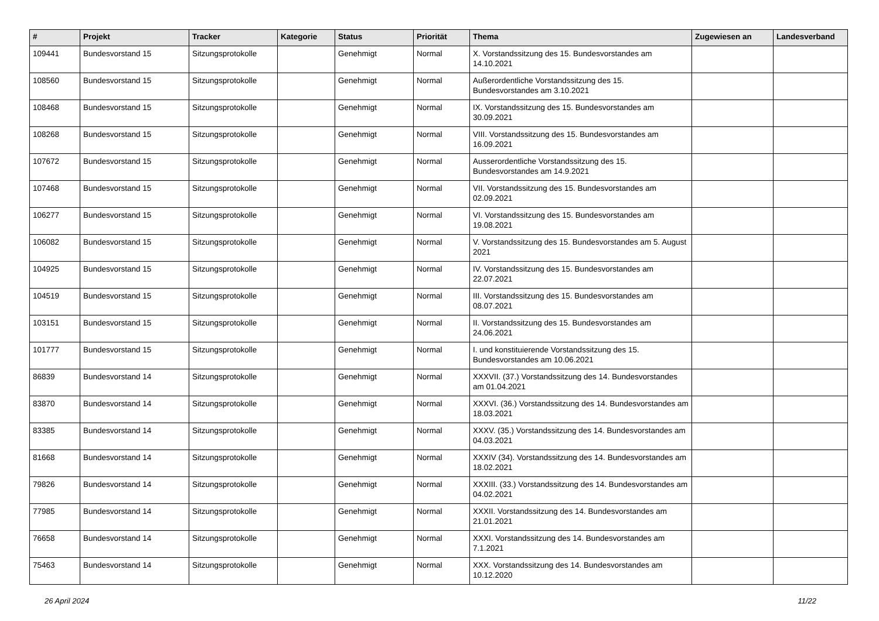| # | Projekt | Tracker | Kategorie | Status | Priorität | Thema | Zugewiesen an | Landesverband |
| --- | --- | --- | --- | --- | --- | --- | --- | --- |
| 109441 | Bundesvorstand 15 | Sitzungsprotokolle | | Genehmigt | Normal | X. Vorstandssitzung des 15. Bundesvorstandes am 14.10.2021 | | |
| 108560 | Bundesvorstand 15 | Sitzungsprotokolle | | Genehmigt | Normal | Außerordentliche Vorstandssitzung des 15. Bundesvorstandes am 3.10.2021 | | |
| 108468 | Bundesvorstand 15 | Sitzungsprotokolle | | Genehmigt | Normal | IX. Vorstandssitzung des 15. Bundesvorstandes am 30.09.2021 | | |
| 108268 | Bundesvorstand 15 | Sitzungsprotokolle | | Genehmigt | Normal | VIII. Vorstandssitzung des 15. Bundesvorstandes am 16.09.2021 | | |
| 107672 | Bundesvorstand 15 | Sitzungsprotokolle | | Genehmigt | Normal | Ausserordentliche Vorstandssitzung des 15. Bundesvorstandes am 14.9.2021 | | |
| 107468 | Bundesvorstand 15 | Sitzungsprotokolle | | Genehmigt | Normal | VII. Vorstandssitzung des 15. Bundesvorstandes am 02.09.2021 | | |
| 106277 | Bundesvorstand 15 | Sitzungsprotokolle | | Genehmigt | Normal | VI. Vorstandssitzung des 15. Bundesvorstandes am 19.08.2021 | | |
| 106082 | Bundesvorstand 15 | Sitzungsprotokolle | | Genehmigt | Normal | V. Vorstandssitzung des 15. Bundesvorstandes am 5. August 2021 | | |
| 104925 | Bundesvorstand 15 | Sitzungsprotokolle | | Genehmigt | Normal | IV. Vorstandssitzung des 15. Bundesvorstandes am 22.07.2021 | | |
| 104519 | Bundesvorstand 15 | Sitzungsprotokolle | | Genehmigt | Normal | III. Vorstandssitzung des 15. Bundesvorstandes am 08.07.2021 | | |
| 103151 | Bundesvorstand 15 | Sitzungsprotokolle | | Genehmigt | Normal | II. Vorstandssitzung des 15. Bundesvorstandes am 24.06.2021 | | |
| 101777 | Bundesvorstand 15 | Sitzungsprotokolle | | Genehmigt | Normal | I. und konstituierende Vorstandssitzung des 15. Bundesvorstandes am 10.06.2021 | | |
| 86839 | Bundesvorstand 14 | Sitzungsprotokolle | | Genehmigt | Normal | XXXVII. (37.) Vorstandssitzung des 14. Bundesvorstandes am 01.04.2021 | | |
| 83870 | Bundesvorstand 14 | Sitzungsprotokolle | | Genehmigt | Normal | XXXVI. (36.) Vorstandssitzung des 14. Bundesvorstandes am 18.03.2021 | | |
| 83385 | Bundesvorstand 14 | Sitzungsprotokolle | | Genehmigt | Normal | XXXV. (35.) Vorstandssitzung des 14. Bundesvorstandes am 04.03.2021 | | |
| 81668 | Bundesvorstand 14 | Sitzungsprotokolle | | Genehmigt | Normal | XXXIV (34). Vorstandssitzung des 14. Bundesvorstandes am 18.02.2021 | | |
| 79826 | Bundesvorstand 14 | Sitzungsprotokolle | | Genehmigt | Normal | XXXIII. (33.) Vorstandssitzung des 14. Bundesvorstandes am 04.02.2021 | | |
| 77985 | Bundesvorstand 14 | Sitzungsprotokolle | | Genehmigt | Normal | XXXII. Vorstandssitzung des 14. Bundesvorstandes am 21.01.2021 | | |
| 76658 | Bundesvorstand 14 | Sitzungsprotokolle | | Genehmigt | Normal | XXXI. Vorstandssitzung des 14. Bundesvorstandes am 7.1.2021 | | |
| 75463 | Bundesvorstand 14 | Sitzungsprotokolle | | Genehmigt | Normal | XXX. Vorstandssitzung des 14. Bundesvorstandes am 10.12.2020 | | |
26 April 2024 11/22